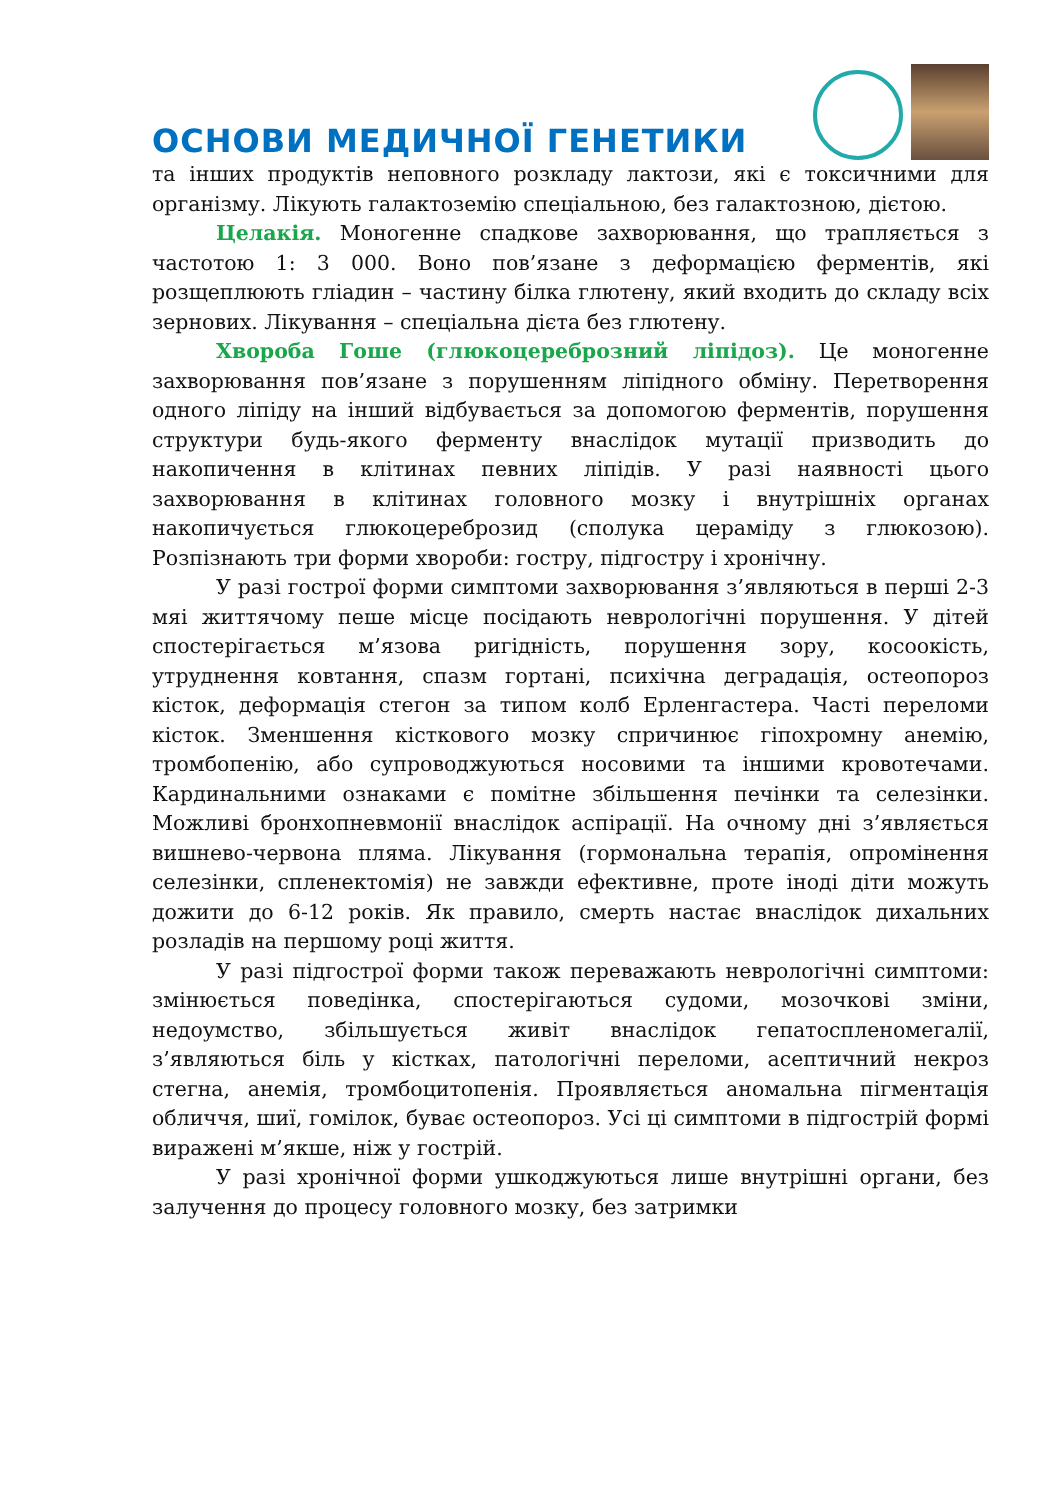ОСНОВИ МЕДИЧНОЇ ГЕНЕТИКИ
та інших продуктів неповного розкладу лактози, які є токсичними для організму. Лікують галактоземію спеціальною, без галактозною, дієтою.
Целакія. Моногенне спадкове захворювання, що трапляється з частотою 1: 3 000. Воно пов’язане з деформацією ферментів, які розщеплюють гліадин – частину білка глютену, який входить до складу всіх зернових. Лікування – спеціальна дієта без глютену.
Хвороба Гоше (глюкоцереброзний ліпідоз). Це моногенне захворювання пов’язане з порушенням ліпідного обміну. Перетворення одного ліпіду на інший відбувається за допомогою ферментів, порушення структури будь-якого ферменту внаслідок мутації призводить до накопичення в клітинах певних ліпідів. У разі наявності цього захворювання в клітинах головного мозку і внутрішніх органах накопичується глюкоцереброзид (сполука цераміду з глюкозою). Розпізнають три форми хвороби: гостру, підгостру і хронічну.
У разі гострої форми симптоми захворювання з’являються в перші 2-3 мяі життячому пеше місце посідають неврологічні порушення. У дітей спостерігається м’язова ригідність, порушення зору, косоокість, утруднення ковтання, спазм гортані, психічна деградація, остеопороз кісток, деформація стегон за типом колб Ерленгастера. Часті переломи кісток. Зменшення кісткового мозку спричинює гіпохромну анемію, тромбопенію, або супроводжуються носовими та іншими кровотечами. Кардинальними ознаками є помітне збільшення печінки та селезінки. Можливі бронхопневмонії внаслідок аспірації. На очному дні з’являється вишнево-червона пляма. Лікування (гормональна терапія, опромінення селезінки, спленектомія) не завжди ефективне, проте іноді діти можуть дожити до 6-12 років. Як правило, смерть настає внаслідок дихальних розладів на першому році життя.
У разі підгострої форми також переважають неврологічні симптоми: змінюється поведінка, спостерігаються судоми, мозочкові зміни, недоумство, збільшується живіт внаслідок гепатоспленомегалії, з’являються біль у кістках, патологічні переломи, асептичний некроз стегна, анемія, тромбоцитопенія. Проявляється аномальна пігментація обличчя, шиї, гомілок, буває остеопороз. Усі ці симптоми в підгострій формі виражені м’якше, ніж у гострій.
У разі хронічної форми ушкоджуються лише внутрішні органи, без залучення до процесу головного мозку, без затримки